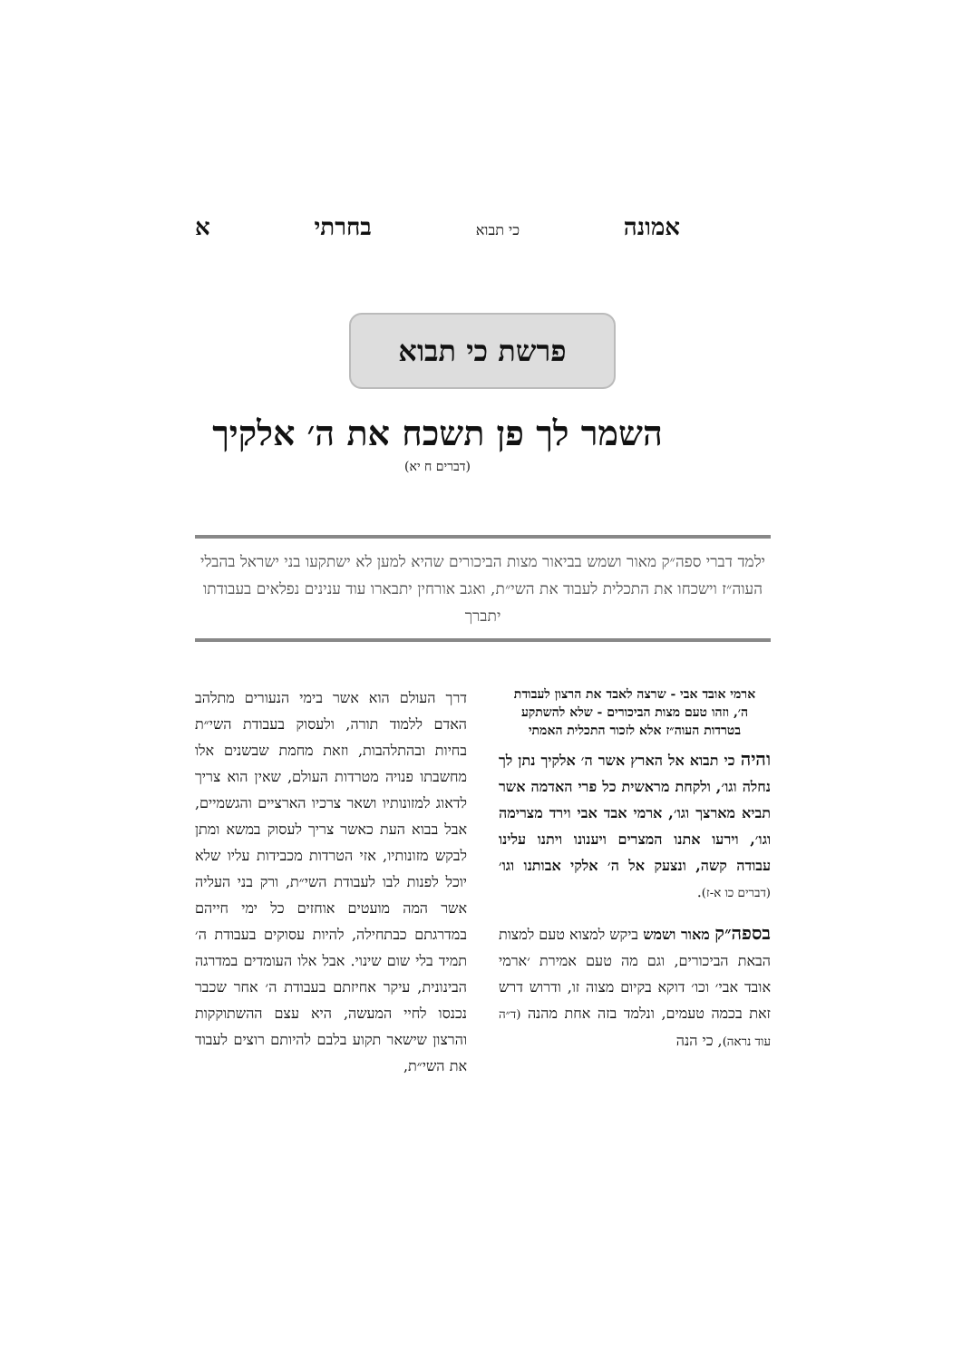אמונה כי תבוא בחרתי א
פרשת כי תבוא
השמר לך פן תשכח את ה׳ אלקיך
(דברים ח יא)
ילמד דברי ספה״ק מאור ושמש בביאור מצות הביכורים שהיא למען לא ישתקעו בני ישראל בהבלי העוה״ז וישכחו את התכלית לעבוד את השי״ת, ואגב אורחין יתבארו עוד ענינים נפלאים בעבודתו יתברך
ארמי אובד אבי - שרצה לאבד את הרצון לעבודת ה׳, וזהו טעם מצות הביכורים - שלא להשתקע בטרדות העוה״ז אלא לזכור התכלית האמתי
והיה כי תבוא אל הארץ אשר ה׳ אלקיך נתן לך נחלה וגו׳, ולקחת מראשית כל פרי האדמה אשר תביא מארצך וגו׳, ארמי אבד אבי וירד מצרימה וגו׳, וירעו אתנו המצרים ויענונו ויתנו עלינו עבודה קשה, ונצעק אל ה׳ אלקי אבותנו וגו׳ (דברים כו א-ז).
בספה״ק מאור ושמש ביקש למצוא טעם למצות הבאת הביכורים, וגם מה טעם אמירת ׳ארמי אובד אבי׳ וכו׳ דוקא בקיום מצוה זו, ודרוש דרש זאת בכמה טעמים, ונלמד בזה אחת מהנה (ד״ה עוד נראה), כי הנה
דרך העולם הוא אשר בימי הנעורים מתלהב האדם ללמוד תורה, ולעסוק בעבודת השי״ת בחיות ובהתלהבות, וזאת מחמת שבשנים אלו מחשבתו פנויה מטרדות העולם, שאין הוא צריך לדאוג למזונותיו ושאר צרכיו הארציים והגשמיים, אבל בבוא העת כאשר צריך לעסוק במשא ומתן לבקש מזונותיו, אזי הטרדות מכבידות עליו שלא יוכל לפנות לבו לעבודת השי״ת, ורק בני העליה אשר המה מועטים אוחזים כל ימי חייהם במדרגתם כבתחילה, להיות עסוקים בעבודת ה׳ תמיד בלי שום שינוי. אבל אלו העומדים במדרגה הבינונית, עיקר אחיזתם בעבודת ה׳ אחר שכבר נכנסו לחיי המעשה, היא עצם ההשתוקקות והרצון שישאר תקוע בלבם להיותם רוצים לעבוד את השי״ת,